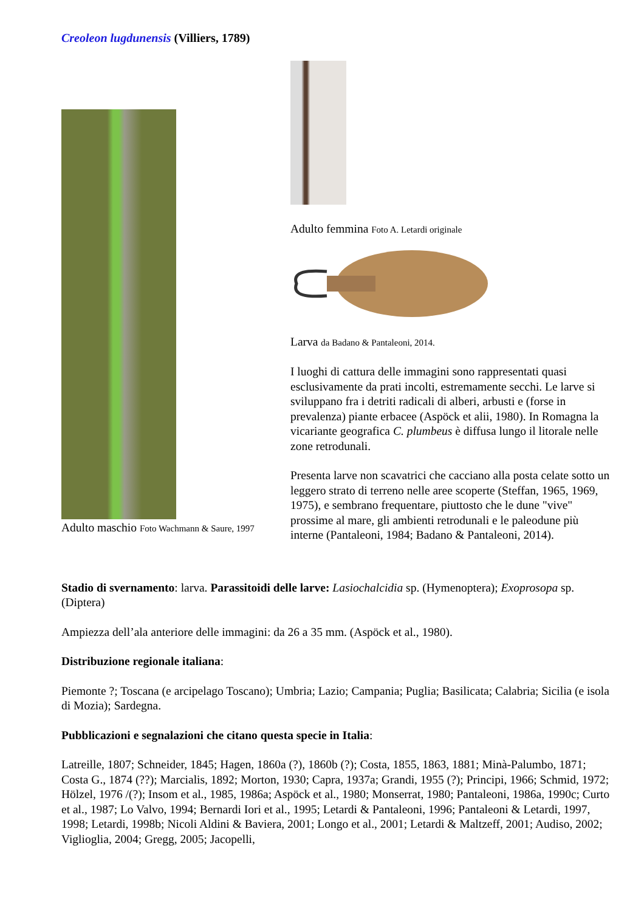Creoleon lugdunensis (Villiers, 1789)
Adulto maschio Foto Wachmann & Saure, 1997
Adulto femmina Foto A. Letardi originale
Larva da Badano & Pantaleoni, 2014.
I luoghi di cattura delle immagini sono rappresentati quasi esclusivamente da prati incolti, estremamente secchi. Le larve si sviluppano fra i detriti radicali di alberi, arbusti e (forse in prevalenza) piante erbacee (Aspöck et alii, 1980). In Romagna la vicariante geografica C. plumbeus è diffusa lungo il litorale nelle zone retrodunali.
Presenta larve non scavatrici che cacciano alla posta celate sotto un leggero strato di terreno nelle aree scoperte (Steffan, 1965, 1969, 1975), e sembrano frequentare, piuttosto che le dune "vive" prossime al mare, gli ambienti retrodunali e le paleodune più interne (Pantaleoni, 1984; Badano & Pantaleoni, 2014).
Stadio di svernamento: larva. Parassitoidi delle larve: Lasiochalcidia sp. (Hymenoptera); Exoprosopa sp. (Diptera)
Ampiezza dell’ala anteriore delle immagini: da 26 a 35 mm. (Aspöck et al., 1980).
Distribuzione regionale italiana:
Piemonte ?; Toscana (e arcipelago Toscano); Umbria; Lazio; Campania; Puglia; Basilicata; Calabria; Sicilia (e isola di Mozia); Sardegna.
Pubblicazioni e segnalazioni che citano questa specie in Italia:
Latreille, 1807; Schneider, 1845; Hagen, 1860a (?), 1860b (?); Costa, 1855, 1863, 1881; Minà-Palumbo, 1871; Costa G., 1874 (??); Marcialis, 1892; Morton, 1930; Capra, 1937a; Grandi, 1955 (?); Principi, 1966; Schmid, 1972; Hölzel, 1976 /(?); Insom et al., 1985, 1986a; Aspöck et al., 1980; Monserrat, 1980; Pantaleoni, 1986a, 1990c; Curto et al., 1987; Lo Valvo, 1994; Bernardi Iori et al., 1995; Letardi & Pantaleoni, 1996; Pantaleoni & Letardi, 1997, 1998; Letardi, 1998b; Nicoli Aldini & Baviera, 2001; Longo et al., 2001; Letardi & Maltzeff, 2001; Audiso, 2002; Viglioglia, 2004; Gregg, 2005; Jacopelli,